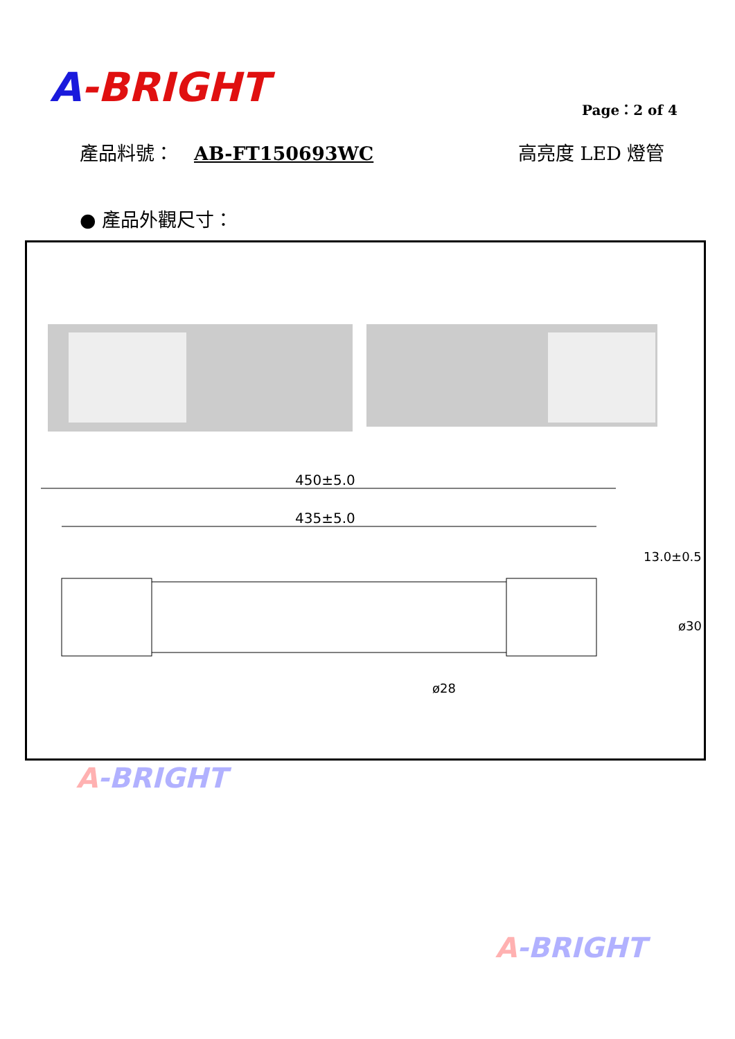A-BRIGHT Page：2 of 4
產品料號： AB-FT150693WC 高亮度 LED 燈管
● 產品外觀尺寸：
450±5.0
435±5.0
ø28
13.0±0.5
ø30
A-BRIGHT
A-BRIGHT